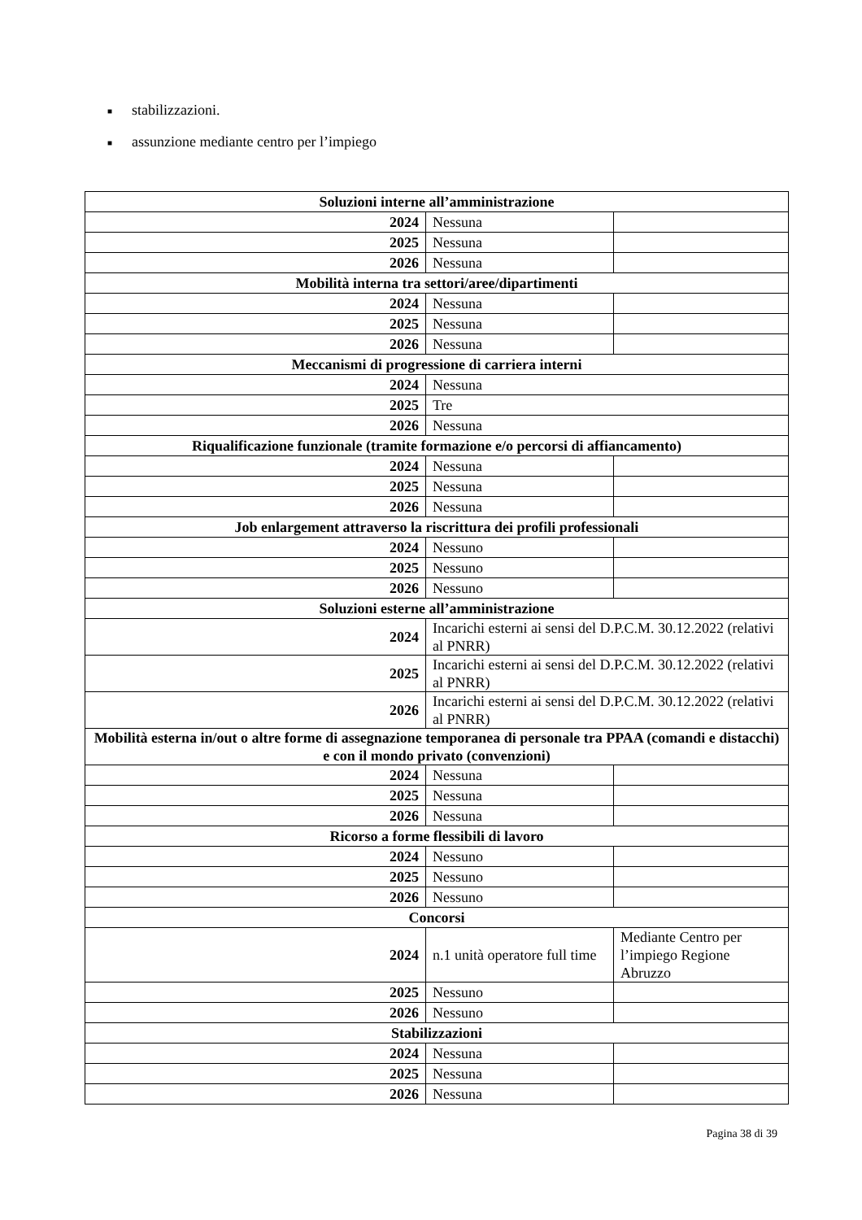■ stabilizzazioni.
■ assunzione mediante centro per l’impiego
| Soluzioni interne all’amministrazione | | |
| 2024 | Nessuna | |
| 2025 | Nessuna | |
| 2026 | Nessuna | |
| Mobilità interna tra settori/aree/dipartimenti | | |
| 2024 | Nessuna | |
| 2025 | Nessuna | |
| 2026 | Nessuna | |
| Meccanismi di progressione di carriera interni | | |
| 2024 | Nessuna | |
| 2025 | Tre | |
| 2026 | Nessuna | |
| Riqualificazione funzionale (tramite formazione e/o percorsi di affiancamento) | | |
| 2024 | Nessuna | |
| 2025 | Nessuna | |
| 2026 | Nessuna | |
| Job enlargement attraverso la riscrittura dei profili professionali | | |
| 2024 | Nessuno | |
| 2025 | Nessuno | |
| 2026 | Nessuno | |
| Soluzioni esterne all’amministrazione | | |
| 2024 | Incarichi esterni ai sensi del D.P.C.M. 30.12.2022 (relativi al PNRR) | |
| 2025 | Incarichi esterni ai sensi del D.P.C.M. 30.12.2022 (relativi al PNRR) | |
| 2026 | Incarichi esterni ai sensi del D.P.C.M. 30.12.2022 (relativi al PNRR) | |
| Mobilità esterna in/out o altre forme di assegnazione temporanea di personale tra PPAA (comandi e distacchi) e con il mondo privato (convenzioni) | | |
| 2024 | Nessuna | |
| 2025 | Nessuna | |
| 2026 | Nessuna | |
| Ricorso a forme flessibili di lavoro | | |
| 2024 | Nessuno | |
| 2025 | Nessuno | |
| 2026 | Nessuno | |
| Concorsi | | |
| 2024 | n.1 unità operatore full time | Mediante Centro per l’impiego Regione Abruzzo |
| 2025 | Nessuno | |
| 2026 | Nessuno | |
| Stabilizzazioni | | |
| 2024 | Nessuna | |
| 2025 | Nessuna | |
| 2026 | Nessuna | |
Pagina 38 di 39